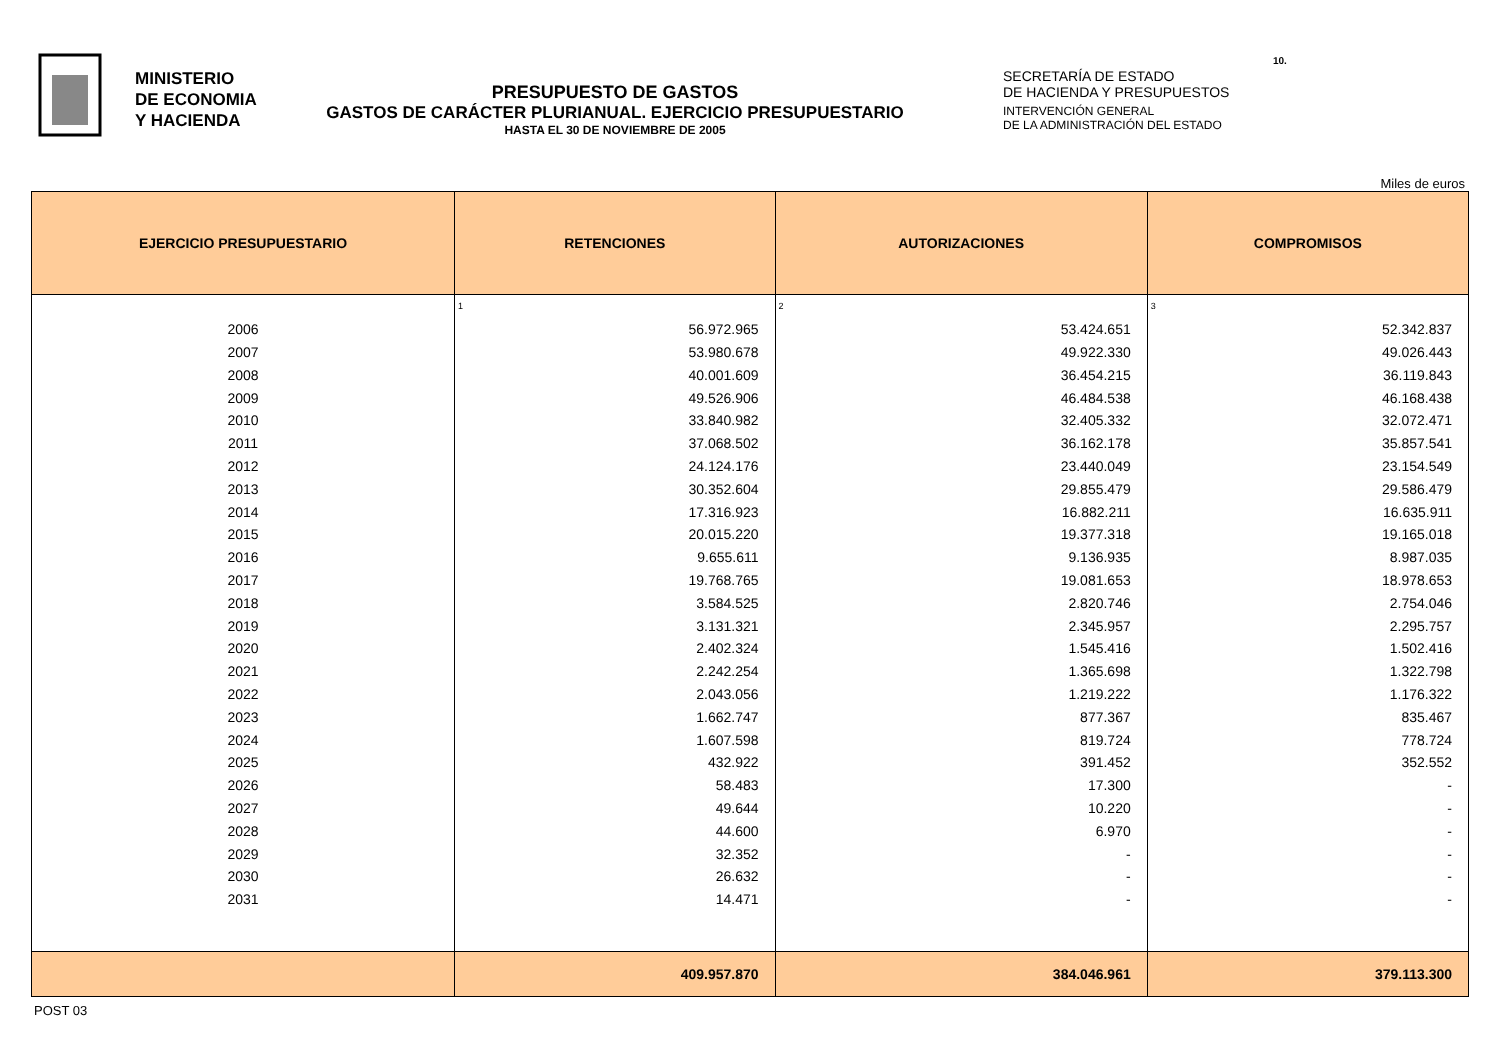MINISTERIO
DE ECONOMIA
Y HACIENDA
PRESUPUESTO DE GASTOS
GASTOS DE CARÁCTER PLURIANUAL. EJERCICIO PRESUPUESTARIO
HASTA EL 30 DE NOVIEMBRE DE 2005
SECRETARÍA DE ESTADO
DE HACIENDA Y PRESUPUESTOS
INTERVENCIÓN GENERAL
DE LA ADMINISTRACIÓN DEL ESTADO
10.
Miles de euros
| EJERCICIO PRESUPUESTARIO | RETENCIONES | AUTORIZACIONES | COMPROMISOS |
| --- | --- | --- | --- |
| | 1 | 2 | 3 |
| 2006 | 56.972.965 | 53.424.651 | 52.342.837 |
| 2007 | 53.980.678 | 49.922.330 | 49.026.443 |
| 2008 | 40.001.609 | 36.454.215 | 36.119.843 |
| 2009 | 49.526.906 | 46.484.538 | 46.168.438 |
| 2010 | 33.840.982 | 32.405.332 | 32.072.471 |
| 2011 | 37.068.502 | 36.162.178 | 35.857.541 |
| 2012 | 24.124.176 | 23.440.049 | 23.154.549 |
| 2013 | 30.352.604 | 29.855.479 | 29.586.479 |
| 2014 | 17.316.923 | 16.882.211 | 16.635.911 |
| 2015 | 20.015.220 | 19.377.318 | 19.165.018 |
| 2016 | 9.655.611 | 9.136.935 | 8.987.035 |
| 2017 | 19.768.765 | 19.081.653 | 18.978.653 |
| 2018 | 3.584.525 | 2.820.746 | 2.754.046 |
| 2019 | 3.131.321 | 2.345.957 | 2.295.757 |
| 2020 | 2.402.324 | 1.545.416 | 1.502.416 |
| 2021 | 2.242.254 | 1.365.698 | 1.322.798 |
| 2022 | 2.043.056 | 1.219.222 | 1.176.322 |
| 2023 | 1.662.747 | 877.367 | 835.467 |
| 2024 | 1.607.598 | 819.724 | 778.724 |
| 2025 | 432.922 | 391.452 | 352.552 |
| 2026 | 58.483 | 17.300 | - |
| 2027 | 49.644 | 10.220 | - |
| 2028 | 44.600 | 6.970 | - |
| 2029 | 32.352 | - | - |
| 2030 | 26.632 | - | - |
| 2031 | 14.471 | - | - |
| | 409.957.870 | 384.046.961 | 379.113.300 |
POST 03